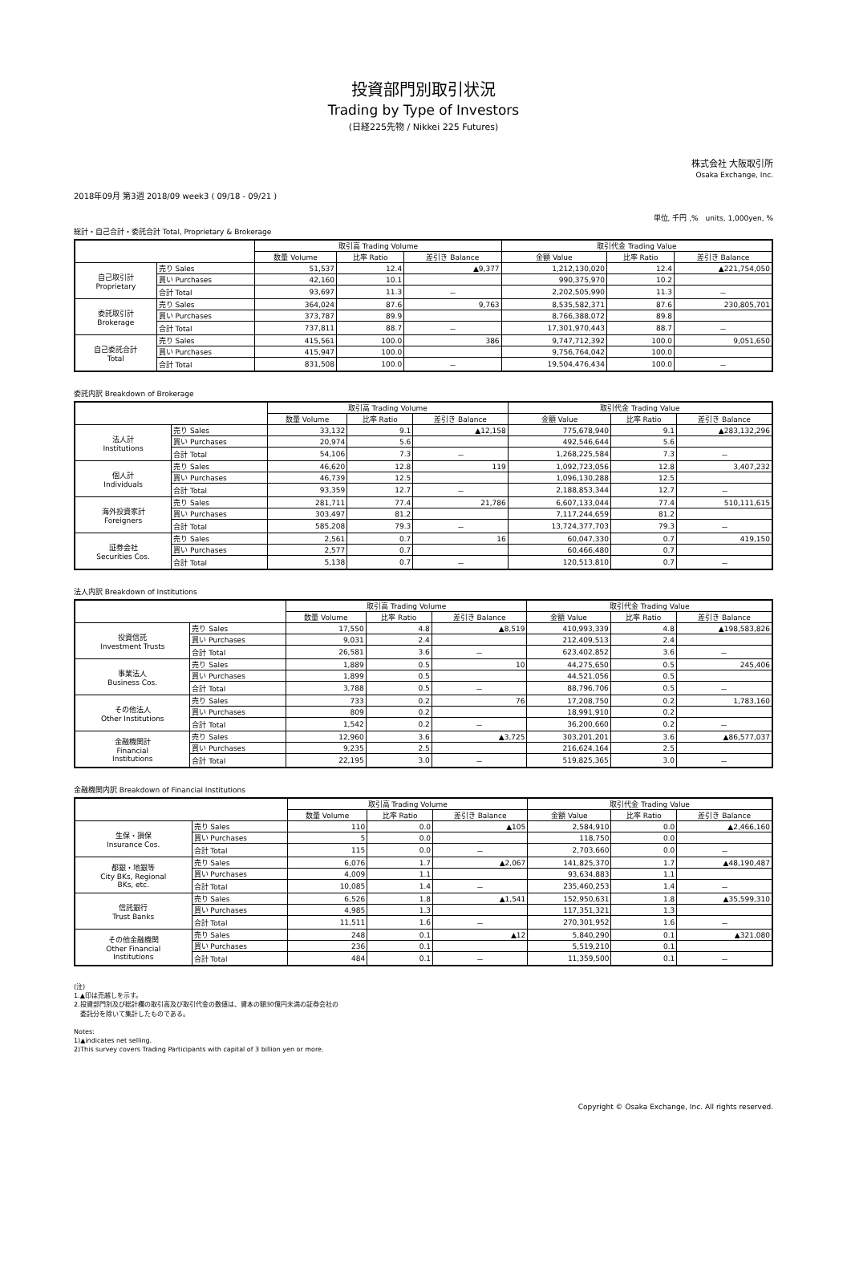投資部門別取引状況
Trading by Type of Investors
(日経225先物 / Nikkei 225 Futures)
株式会社 大阪取引所
Osaka Exchange, Inc.
2018年09月 第3週 2018/09 week3 ( 09/18 - 09/21 )
単位, 千円 ,%　units, 1,000yen, %
総計・自己合計・委託合計 Total, Proprietary & Brokerage
| | | 取引高 Trading Volume | | | 取引代金 Trading Value | | |
| --- | --- | --- | --- | --- | --- | --- | --- |
| | | 数量 Volume | 比率 Ratio | 差引き Balance | 金額 Value | 比率 Ratio | 差引き Balance |
| 自己取引計 Proprietary | 売り Sales | 51,537 | 12.4 | ▲9,377 | 1,212,130,020 | 12.4 | ▲221,754,050 |
| | 買い Purchases | 42,160 | 10.1 | | 990,375,970 | 10.2 | |
| | 合計 Total | 93,697 | 11.3 | － | 2,202,505,990 | 11.3 | － |
| 委託取引計 Brokerage | 売り Sales | 364,024 | 87.6 | 9,763 | 8,535,582,371 | 87.6 | 230,805,701 |
| | 買い Purchases | 373,787 | 89.9 | | 8,766,388,072 | 89.8 | |
| | 合計 Total | 737,811 | 88.7 | － | 17,301,970,443 | 88.7 | － |
| 自己委託合計 Total | 売り Sales | 415,561 | 100.0 | 386 | 9,747,712,392 | 100.0 | 9,051,650 |
| | 買い Purchases | 415,947 | 100.0 | | 9,756,764,042 | 100.0 | |
| | 合計 Total | 831,508 | 100.0 | － | 19,504,476,434 | 100.0 | － |
委託内訳 Breakdown of Brokerage
| | | 取引高 Trading Volume | | | 取引代金 Trading Value | | |
| --- | --- | --- | --- | --- | --- | --- | --- |
| | | 数量 Volume | 比率 Ratio | 差引き Balance | 金額 Value | 比率 Ratio | 差引き Balance |
| 法人計 Institutions | 売り Sales | 33,132 | 9.1 | ▲12,158 | 775,678,940 | 9.1 | ▲283,132,296 |
| | 買い Purchases | 20,974 | 5.6 | | 492,546,644 | 5.6 | |
| | 合計 Total | 54,106 | 7.3 | － | 1,268,225,584 | 7.3 | － |
| 個人計 Individuals | 売り Sales | 46,620 | 12.8 | 119 | 1,092,723,056 | 12.8 | 3,407,232 |
| | 買い Purchases | 46,739 | 12.5 | | 1,096,130,288 | 12.5 | |
| | 合計 Total | 93,359 | 12.7 | － | 2,188,853,344 | 12.7 | － |
| 海外投資家計 Foreigners | 売り Sales | 281,711 | 77.4 | 21,786 | 6,607,133,044 | 77.4 | 510,111,615 |
| | 買い Purchases | 303,497 | 81.2 | | 7,117,244,659 | 81.2 | |
| | 合計 Total | 585,208 | 79.3 | － | 13,724,377,703 | 79.3 | － |
| 証券会社 Securities Cos. | 売り Sales | 2,561 | 0.7 | 16 | 60,047,330 | 0.7 | 419,150 |
| | 買い Purchases | 2,577 | 0.7 | | 60,466,480 | 0.7 | |
| | 合計 Total | 5,138 | 0.7 | － | 120,513,810 | 0.7 | － |
法人内訳 Breakdown of Institutions
| | | 取引高 Trading Volume | | | 取引代金 Trading Value | | |
| --- | --- | --- | --- | --- | --- | --- | --- |
| | | 数量 Volume | 比率 Ratio | 差引き Balance | 金額 Value | 比率 Ratio | 差引き Balance |
| 投資信託 Investment Trusts | 売り Sales | 17,550 | 4.8 | ▲8,519 | 410,993,339 | 4.8 | ▲198,583,826 |
| | 買い Purchases | 9,031 | 2.4 | | 212,409,513 | 2.4 | |
| | 合計 Total | 26,581 | 3.6 | － | 623,402,852 | 3.6 | － |
| 事業法人 Business Cos. | 売り Sales | 1,889 | 0.5 | 10 | 44,275,650 | 0.5 | 245,406 |
| | 買い Purchases | 1,899 | 0.5 | | 44,521,056 | 0.5 | |
| | 合計 Total | 3,788 | 0.5 | － | 88,796,706 | 0.5 | － |
| その他法人 Other Institutions | 売り Sales | 733 | 0.2 | 76 | 17,208,750 | 0.2 | 1,783,160 |
| | 買い Purchases | 809 | 0.2 | | 18,991,910 | 0.2 | |
| | 合計 Total | 1,542 | 0.2 | － | 36,200,660 | 0.2 | － |
| 金融機関計 Financial Institutions | 売り Sales | 12,960 | 3.6 | ▲3,725 | 303,201,201 | 3.6 | ▲86,577,037 |
| | 買い Purchases | 9,235 | 2.5 | | 216,624,164 | 2.5 | |
| | 合計 Total | 22,195 | 3.0 | － | 519,825,365 | 3.0 | － |
金融機関内訳 Breakdown of Financial Institutions
| | | 取引高 Trading Volume | | | 取引代金 Trading Value | | |
| --- | --- | --- | --- | --- | --- | --- | --- |
| | | 数量 Volume | 比率 Ratio | 差引き Balance | 金額 Value | 比率 Ratio | 差引き Balance |
| 生保・損保 Insurance Cos. | 売り Sales | 110 | 0.0 | ▲105 | 2,584,910 | 0.0 | ▲2,466,160 |
| | 買い Purchases | 5 | 0.0 | | 118,750 | 0.0 | |
| | 合計 Total | 115 | 0.0 | － | 2,703,660 | 0.0 | － |
| 都銀・地銀等 City BKs, Regional BKs, etc. | 売り Sales | 6,076 | 1.7 | ▲2,067 | 141,825,370 | 1.7 | ▲48,190,487 |
| | 買い Purchases | 4,009 | 1.1 | | 93,634,883 | 1.1 | |
| | 合計 Total | 10,085 | 1.4 | － | 235,460,253 | 1.4 | － |
| 信託銀行 Trust Banks | 売り Sales | 6,526 | 1.8 | ▲1,541 | 152,950,631 | 1.8 | ▲35,599,310 |
| | 買い Purchases | 4,985 | 1.3 | | 117,351,321 | 1.3 | |
| | 合計 Total | 11,511 | 1.6 | － | 270,301,952 | 1.6 | － |
| その他金融機関 Other Financial Institutions | 売り Sales | 248 | 0.1 | ▲12 | 5,840,290 | 0.1 | ▲321,080 |
| | 買い Purchases | 236 | 0.1 | | 5,519,210 | 0.1 | |
| | 合計 Total | 484 | 0.1 | － | 11,359,500 | 0.1 | － |
(注)
1.▲印は売越しを示す。
2.投資部門別及び総計欄の取引高及び取引代金の数値は、資本の額30億円未満の証券会社の
　委託分を除いて集計したものである。
Notes:
1)▲indicates net selling.
2)This survey covers Trading Participants with capital of 3 billion yen or more.
Copyright © Osaka Exchange, Inc. All rights reserved.